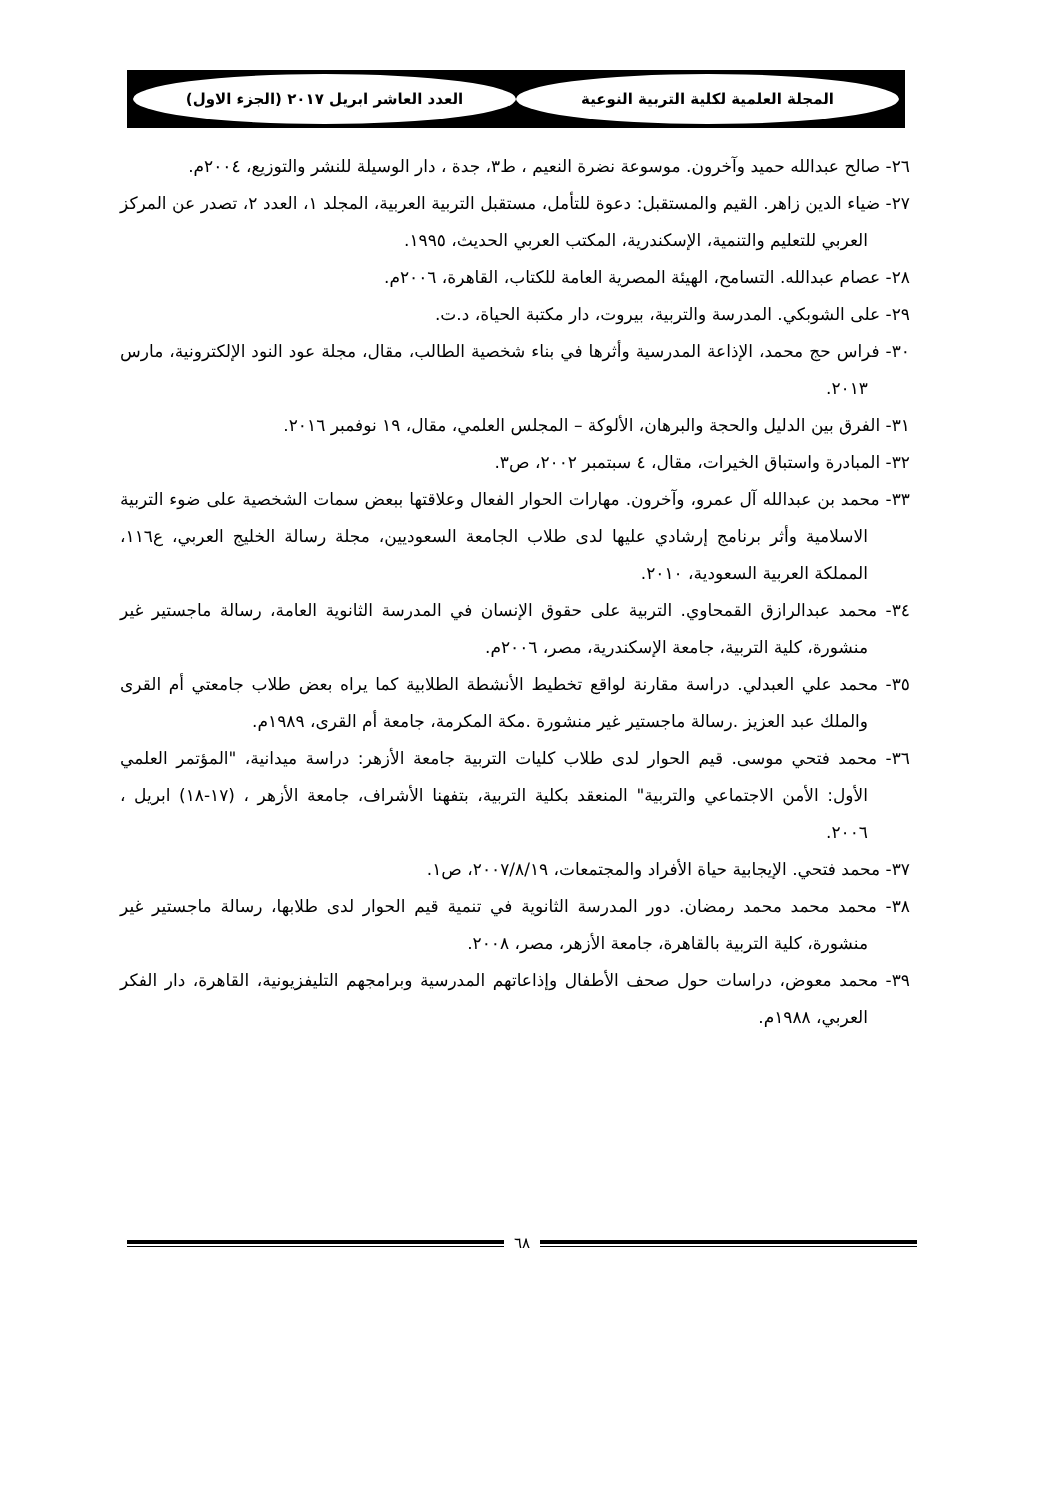المجلة العلمية لكلية التربية النوعية العدد العاشر ابريل ٢٠١٧ (الجزء الاول)
٢٦- صالح عبدالله حميد وآخرون. موسوعة نضرة النعيم ، ط٣، جدة ، دار الوسيلة للنشر والتوزيع، ٢٠٠٤م.
٢٧- ضياء الدين زاهر. القيم والمستقبل: دعوة للتأمل، مستقبل التربية العربية، المجلد ١، العدد ٢، تصدر عن المركز العربي للتعليم والتنمية، الإسكندرية، المكتب العربي الحديث، ١٩٩٥.
٢٨- عصام عبدالله. التسامح، الهيئة المصرية العامة للكتاب، القاهرة، ٢٠٠٦م.
٢٩- على الشوبكي. المدرسة والتربية، بيروت، دار مكتبة الحياة، د.ت.
٣٠- فراس حج محمد، الإذاعة المدرسية وأثرها في بناء شخصية الطالب، مقال، مجلة عود النود الإلكترونية، مارس ٢٠١٣.
٣١- الفرق بين الدليل والحجة والبرهان، الألوكة – المجلس العلمي، مقال، ١٩ نوفمبر ٢٠١٦.
٣٢- المبادرة واستباق الخيرات، مقال، ٤ سبتمبر ٢٠٠٢، ص٣.
٣٣- محمد بن عبدالله آل عمرو، وآخرون. مهارات الحوار الفعال وعلاقتها ببعض سمات الشخصية على ضوء التربية الاسلامية وأثر برنامج إرشادي عليها لدى طلاب الجامعة السعوديين، مجلة رسالة الخليج العربي، ع١١٦، المملكة العربية السعودية، ٢٠١٠.
٣٤- محمد عبدالرازق القمحاوي. التربية على حقوق الإنسان في المدرسة الثانوية العامة، رسالة ماجستير غير منشورة، كلية التربية، جامعة الإسكندرية، مصر، ٢٠٠٦م.
٣٥- محمد علي العبدلي. دراسة مقارنة لواقع تخطيط الأنشطة الطلابية كما يراه بعض طلاب جامعتي أم القرى والملك عبد العزيز .رسالة ماجستير غير منشورة .مكة المكرمة، جامعة أم القرى، ١٩٨٩م.
٣٦- محمد فتحي موسى. قيم الحوار لدى طلاب كليات التربية جامعة الأزهر: دراسة ميدانية، "المؤتمر العلمي الأول: الأمن الاجتماعي والتربية" المنعقد بكلية التربية، بتفهنا الأشراف، جامعة الأزهر ، (١٧-١٨) ابريل ، ٢٠٠٦.
٣٧- محمد فتحي. الإيجابية حياة الأفراد والمجتمعات، ٢٠٠٧/٨/١٩، ص١.
٣٨- محمد محمد محمد رمضان. دور المدرسة الثانوية في تنمية قيم الحوار لدى طلابها، رسالة ماجستير غير منشورة، كلية التربية بالقاهرة، جامعة الأزهر، مصر، ٢٠٠٨.
٣٩- محمد معوض، دراسات حول صحف الأطفال وإذاعاتهم المدرسية وبرامجهم التليفزيونية، القاهرة، دار الفكر العربي، ١٩٨٨م.
٦٨